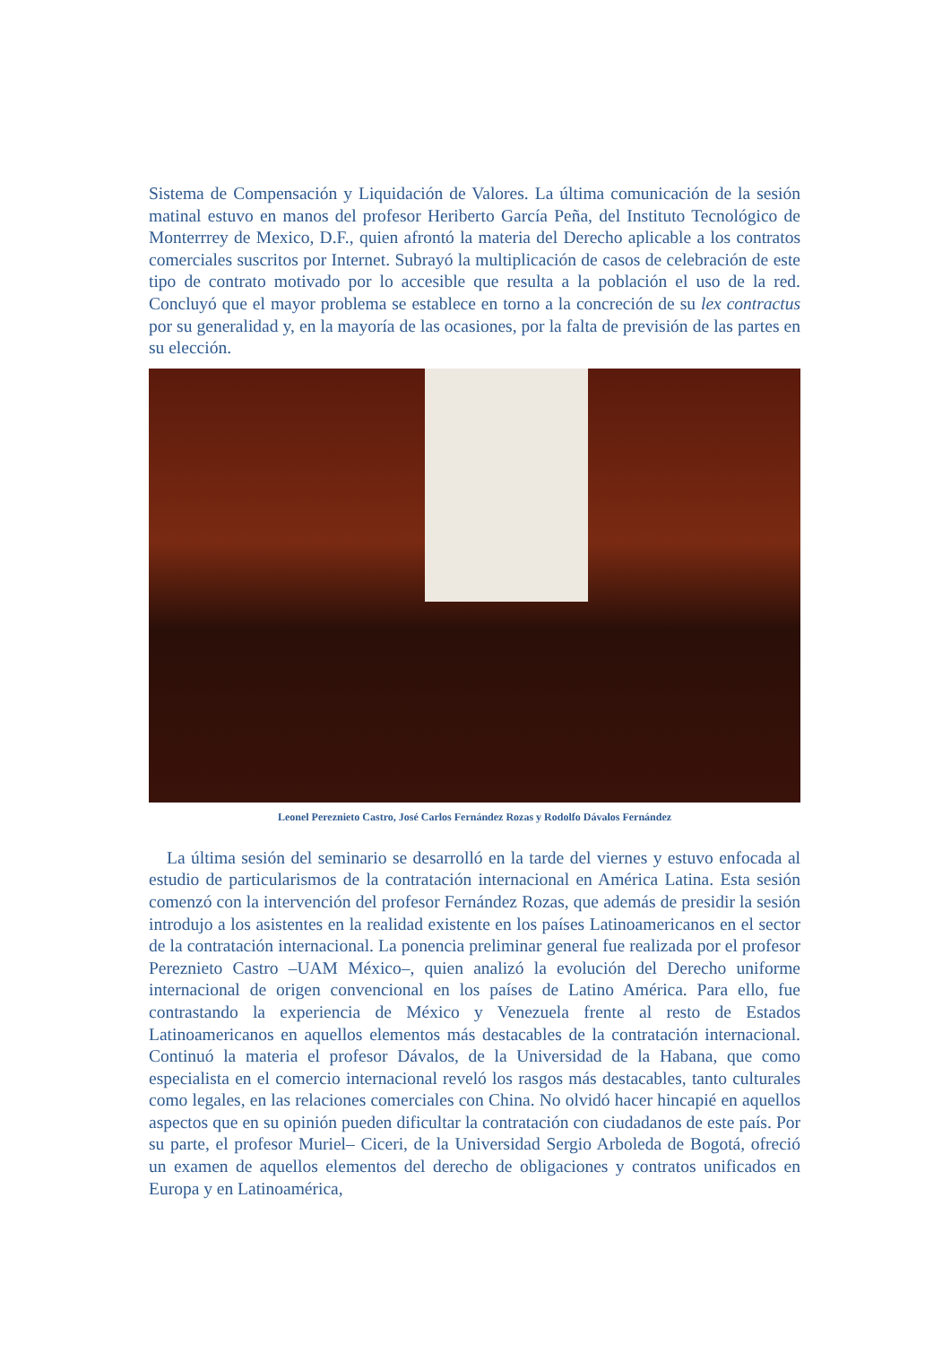Sistema de Compensación y Liquidación de Valores. La última comunicación de la sesión matinal estuvo en manos del profesor Heriberto García Peña, del Instituto Tecnológico de Monterrrey de Mexico, D.F., quien afrontó la materia del Derecho aplicable a los contratos comerciales suscritos por Internet. Subrayó la multiplicación de casos de celebración de este tipo de contrato motivado por lo accesible que resulta a la población el uso de la red. Concluyó que el mayor problema se establece en torno a la concreción de su lex contractus por su generalidad y, en la mayoría de las ocasiones, por la falta de previsión de las partes en su elección.
Leonel Pereznieto Castro, José Carlos Fernández Rozas y Rodolfo Dávalos Fernández
La última sesión del seminario se desarrolló en la tarde del viernes y estuvo enfocada al estudio de particularismos de la contratación internacional en América Latina. Esta sesión comenzó con la intervención del profesor Fernández Rozas, que además de presidir la sesión introdujo a los asistentes en la realidad existente en los países Latinoamericanos en el sector de la contratación internacional. La ponencia preliminar general fue realizada por el profesor Pereznieto Castro –UAM México–, quien analizó la evolución del Derecho uniforme internacional de origen convencional en los países de Latino América. Para ello, fue contrastando la experiencia de México y Venezuela frente al resto de Estados Latinoamericanos en aquellos elementos más destacables de la contratación internacional. Continuó la materia el profesor Dávalos, de la Universidad de la Habana, que como especialista en el comercio internacional reveló los rasgos más destacables, tanto culturales como legales, en las relaciones comerciales con China. No olvidó hacer hincapié en aquellos aspectos que en su opinión pueden dificultar la contratación con ciudadanos de este país. Por su parte, el profesor Muriel– Ciceri, de la Universidad Sergio Arboleda de Bogotá, ofreció un examen de aquellos elementos del derecho de obligaciones y contratos unificados en Europa y en Latinoamérica,